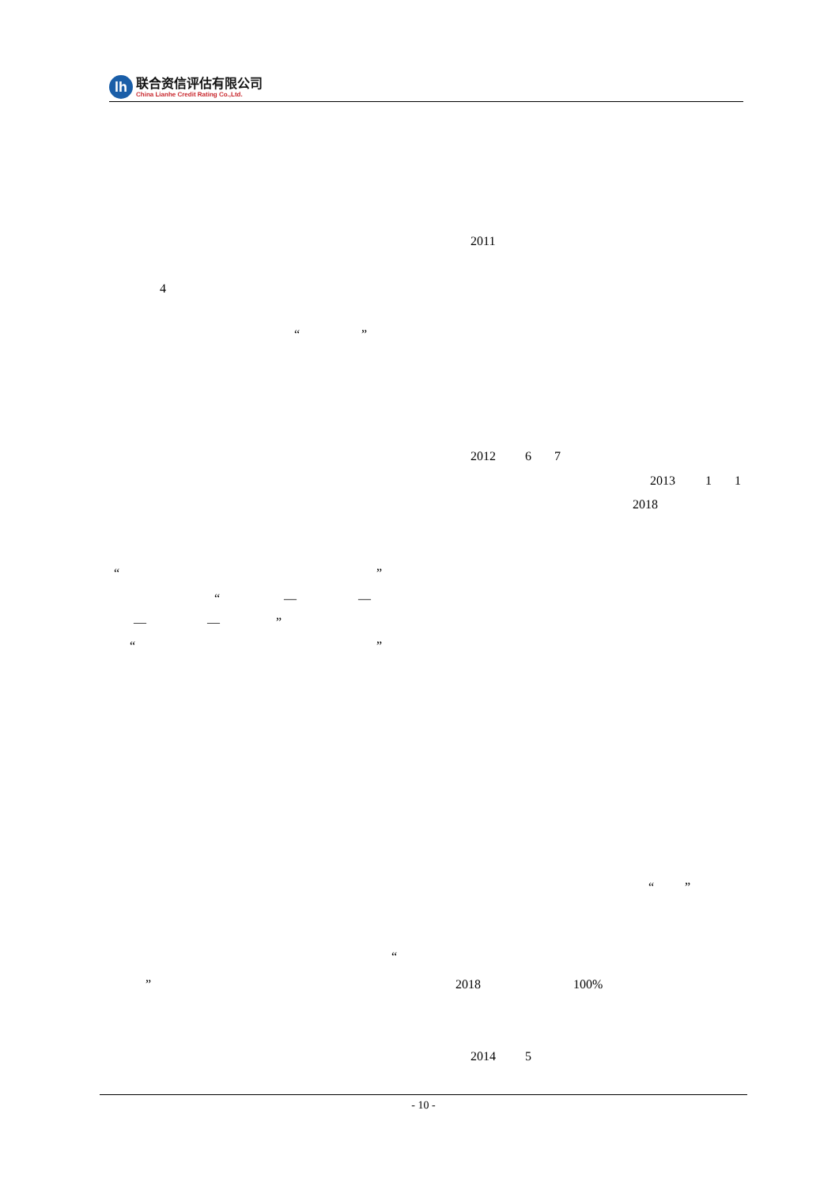lh
联合资信评估有限公司
China Lianhe Credit Rating Co.,Ltd.
2011
4
“”
2012 67
2013 11
2018
“”
“— —
— —”
“”
“”
“
” 2018 100%
2014 5
- 10 -